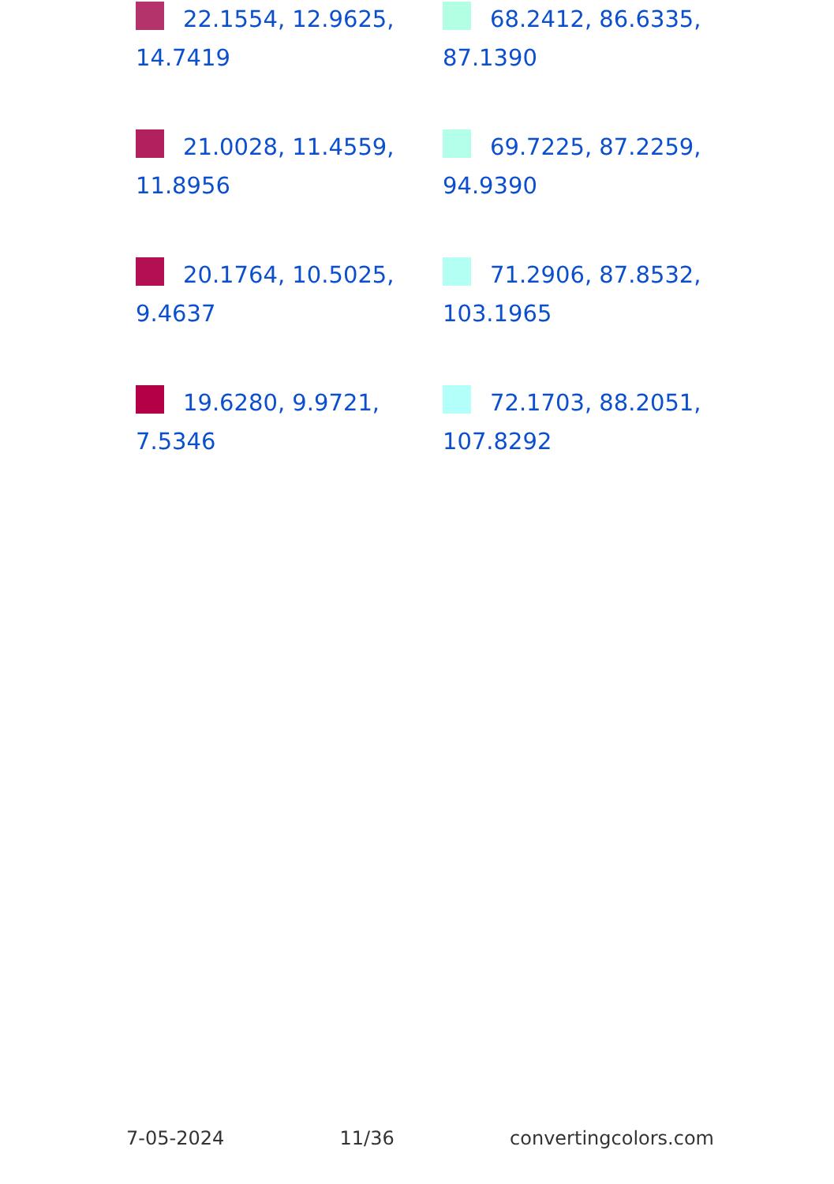22.1554, 12.9625, 14.7419
68.2412, 86.6335, 87.1390
21.0028, 11.4559, 11.8956
69.7225, 87.2259, 94.9390
20.1764, 10.5025, 9.4637
71.2906, 87.8532, 103.1965
19.6280, 9.9721, 7.5346
72.1703, 88.2051, 107.8292
7-05-2024 11/36 convertingcolors.com